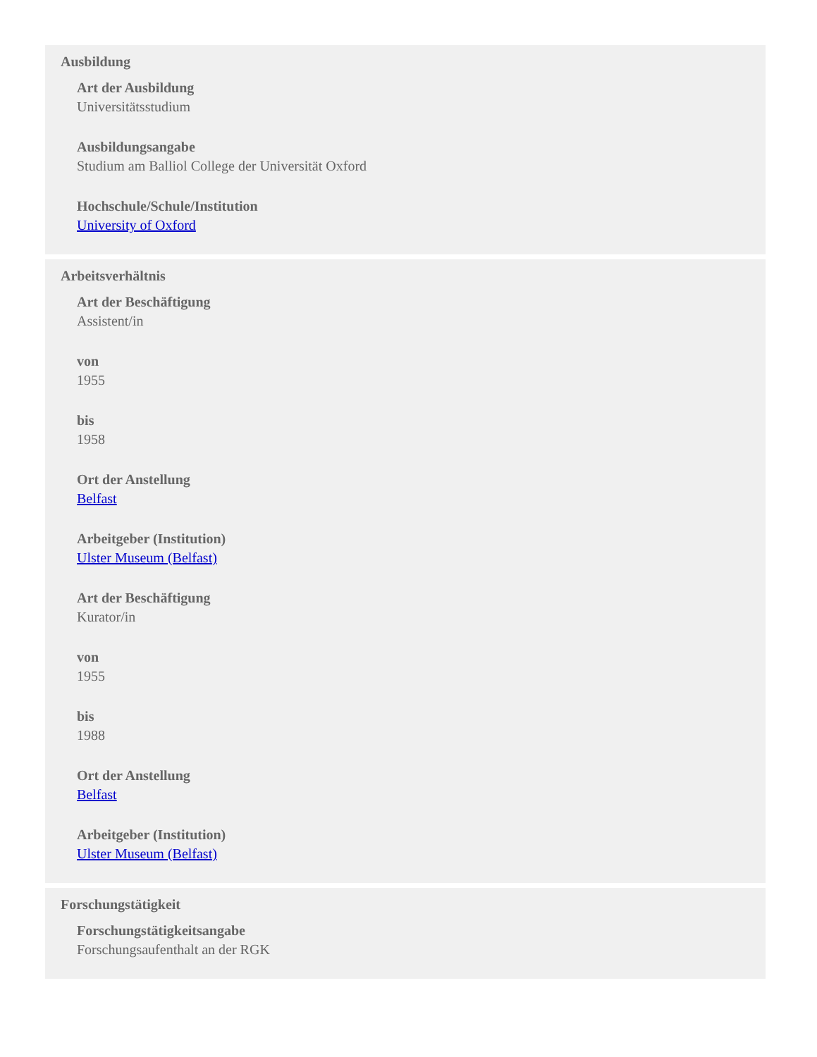Ausbildung
Art der Ausbildung
Universitätsstudium
Ausbildungsangabe
Studium am Balliol College der Universität Oxford
Hochschule/Schule/Institution
University of Oxford
Arbeitsverhältnis
Art der Beschäftigung
Assistent/in
von
1955
bis
1958
Ort der Anstellung
Belfast
Arbeitgeber (Institution)
Ulster Museum (Belfast)
Art der Beschäftigung
Kurator/in
von
1955
bis
1988
Ort der Anstellung
Belfast
Arbeitgeber (Institution)
Ulster Museum (Belfast)
Forschungstätigkeit
Forschungstätigkeitsangabe
Forschungsaufenthalt an der RGK